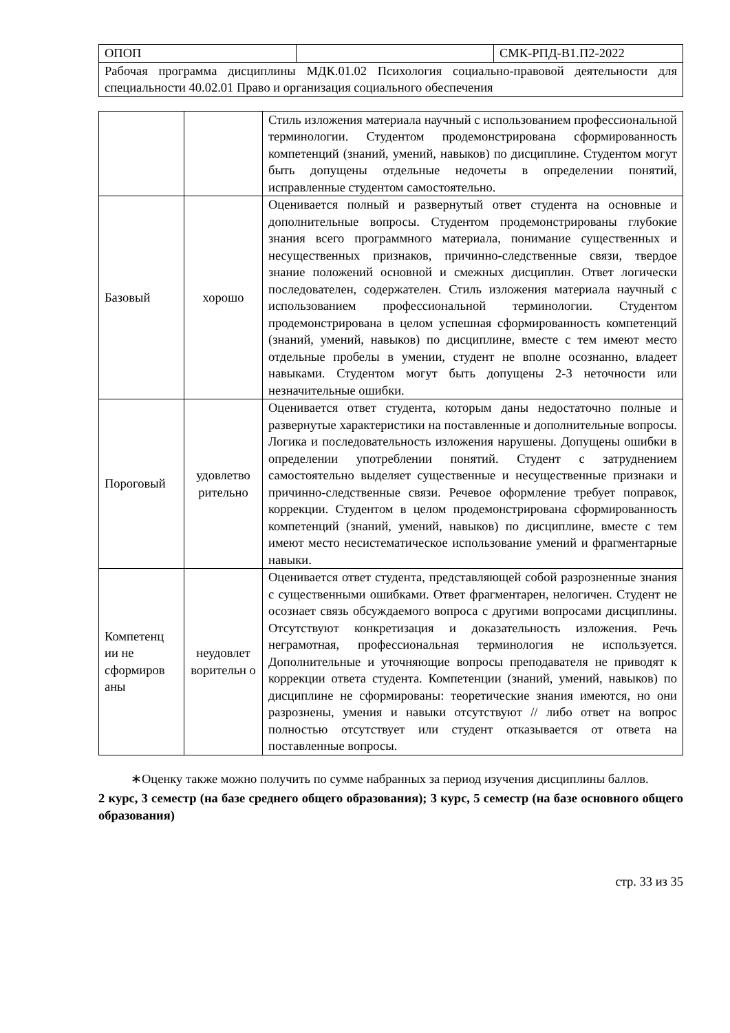| ОПОП | | СМК-РПД-В1.П2-2022 |
| Рабочая программа дисциплины МДК.01.02 Психология социально-правовой деятельности для специальности 40.02.01 Право и организация социального обеспечения | | |
| | | Стиль изложения материала научный с использованием профессиональной терминологии. Студентом продемонстрирована сформированность компетенций (знаний, умений, навыков) по дисциплине. Студентом могут быть допущены отдельные недочеты в определении понятий, исправленные студентом самостоятельно. |
| Базовый | хорошо | Оценивается полный и развернутый ответ студента на основные и дополнительные вопросы. Студентом продемонстрированы глубокие знания всего программного материала, понимание существенных и несущественных признаков, причинно-следственные связи, твердое знание положений основной и смежных дисциплин. Ответ логически последователен, содержателен. Стиль изложения материала научный с использованием профессиональной терминологии. Студентом продемонстрирована в целом успешная сформированность компетенций (знаний, умений, навыков) по дисциплине, вместе с тем имеют место отдельные пробелы в умении, студент не вполне осознанно, владеет навыками. Студентом могут быть допущены 2-3 неточности или незначительные ошибки. |
| Пороговый | удовлетво рительно | Оценивается ответ студента, которым даны недостаточно полные и развернутые характеристики на поставленные и дополнительные вопросы. Логика и последовательность изложения нарушены. Допущены ошибки в определении употреблении понятий. Студент с затруднением самостоятельно выделяет существенные и несущественные признаки и причинно-следственные связи. Речевое оформление требует поправок, коррекции. Студентом в целом продемонстрирована сформированность компетенций (знаний, умений, навыков) по дисциплине, вместе с тем имеют место несистематическое использование умений и фрагментарные навыки. |
| Компетенц ии не сформиров аны | неудовлет ворительн о | Оценивается ответ студента, представляющей собой разрозненные знания с существенными ошибками. Ответ фрагментарен, нелогичен. Студент не осознает связь обсуждаемого вопроса с другими вопросами дисциплины. Отсутствуют конкретизация и доказательность изложения. Речь неграмотная, профессиональная терминология не используется. Дополнительные и уточняющие вопросы преподавателя не приводят к коррекции ответа студента. Компетенции (знаний, умений, навыков) по дисциплине не сформированы: теоретические знания имеются, но они разрознены, умения и навыки отсутствуют // либо ответ на вопрос полностью отсутствует или студент отказывается от ответа на поставленные вопросы. |
∗Оценку также можно получить по сумме набранных за период изучения дисциплины баллов.
2 курс, 3 семестр (на базе среднего общего образования); 3 курс, 5 семестр (на базе основного общего образования)
стр. 33 из 35